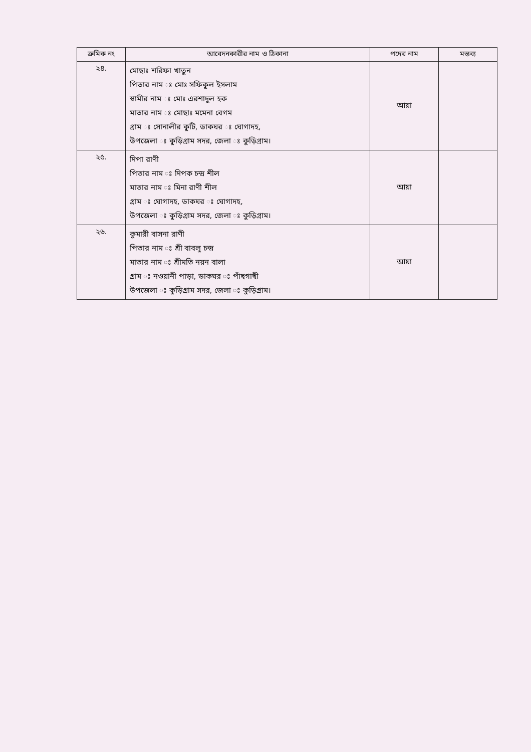| ক্রমিক নং | আবেদনকারীর নাম ও ঠিকানা | পদের নাম | মন্তব্য |
| --- | --- | --- | --- |
| ২৪. | মোছাঃ শরিফা খাতুন পিতার নাম ঃ মোঃ সফিকুল ইসলাম স্বামীর নাম ঃ মোঃ এরশাদুল হক মাতার নাম ঃ মোছাঃ মমেনা বেগম গ্রাম ঃ সোনালীর কুটি, ডাকঘর ঃ ঘোগাদহ, উপজেলা ঃ কুড়িগ্রাম সদর, জেলা ঃ কুড়িগ্রাম। | আয়া | |
| ২৫. | দিপা রাণী পিতার নাম ঃ দিপক চন্দ্র শীল মাতার নাম ঃ মিনা রাণী শীল গ্রাম ঃ ঘোগাদহ, ডাকঘর ঃ ঘোগাদহ, উপজেলা ঃ কুড়িগ্রাম সদর, জেলা ঃ কুড়িগ্রাম। | আয়া | |
| ২৬. | কুমারী বাসনা রাণী পিতার নাম ঃ শ্রী বাবলু চন্দ্র মাতার নাম ঃ শ্রীমতি নয়ন বালা গ্রাম ঃ নওয়ানী পাড়া, ডাকঘর ঃ পাঁছগাছী উপজেলা ঃ কুড়িগ্রাম সদর, জেলা ঃ কুড়িগ্রাম। | আয়া | |